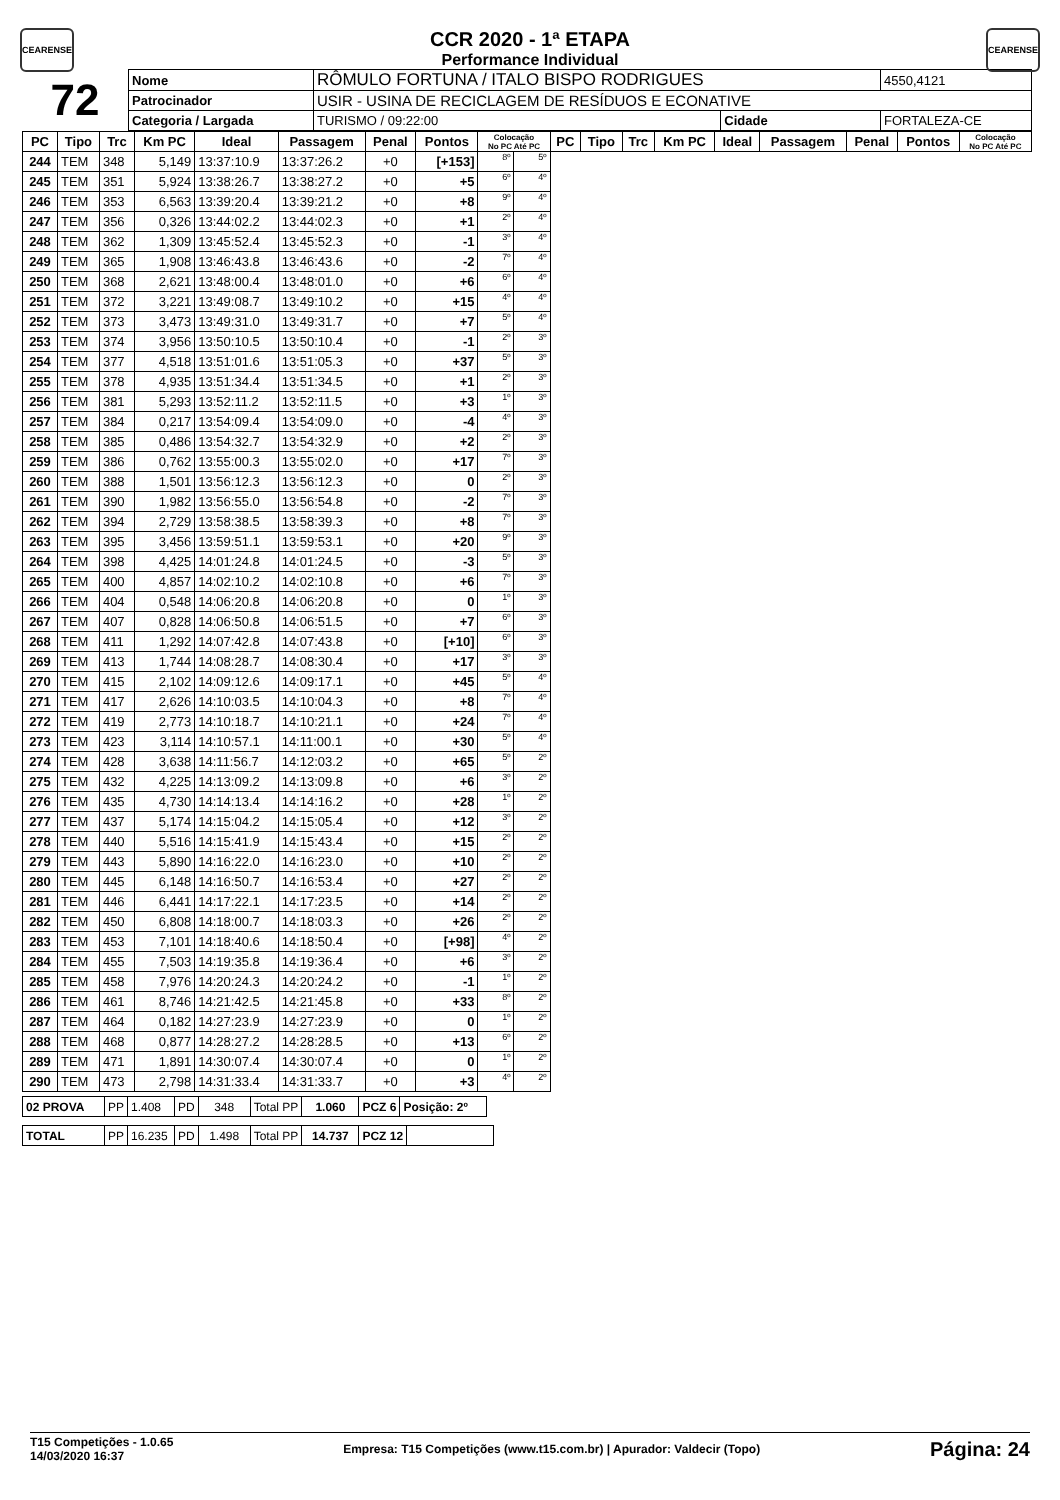CEARENSE CEARENSE
CCR 2020 - 1ª ETAPA
Performance Individual
| 72 | Nome | RÔMULO FORTUNA / ITALO BISPO RODRIGUES | | | | 4550,4121 |
| | Patrocinador | USIR - USINA DE RECICLAGEM DE RESÍDUOS E ECONATIVE | | | | |
| | Categoria / Largada | | TURISMO / 09:22:00 | Cidade | FORTALEZA-CE | |
| PC | Tipo | Trc | Km PC | Ideal | Passagem | Penal | Pontos | Colocação No PC Até PC | | PC | Tipo | Trc | Km PC | Ideal | Passagem | Penal | Pontos | Colocação No PC Até PC |
| --- | --- | --- | --- | --- | --- | --- | --- | --- | --- | --- | --- | --- | --- | --- | --- | --- | --- | --- |
| 244 | TEM | 348 | 5,149 | 13:37:10.9 | 13:37:26.2 | +0 | [+153] | 8º | 5º | | | | | | | | | |
| 245 | TEM | 351 | 5,924 | 13:38:26.7 | 13:38:27.2 | +0 | +5 | 6º | 4º | | | | | | | | | |
| 246 | TEM | 353 | 6,563 | 13:39:20.4 | 13:39:21.2 | +0 | +8 | 9º | 4º | | | | | | | | | |
| 247 | TEM | 356 | 0,326 | 13:44:02.2 | 13:44:02.3 | +0 | +1 | 2º | 4º | | | | | | | | | |
| 248 | TEM | 362 | 1,309 | 13:45:52.4 | 13:45:52.3 | +0 | -1 | 3º | 4º | | | | | | | | | |
| 249 | TEM | 365 | 1,908 | 13:46:43.8 | 13:46:43.6 | +0 | -2 | 7º | 4º | | | | | | | | | |
| 250 | TEM | 368 | 2,621 | 13:48:00.4 | 13:48:01.0 | +0 | +6 | 6º | 4º | | | | | | | | | |
| 251 | TEM | 372 | 3,221 | 13:49:08.7 | 13:49:10.2 | +0 | +15 | 4º | 4º | | | | | | | | | |
| 252 | TEM | 373 | 3,473 | 13:49:31.0 | 13:49:31.7 | +0 | +7 | 5º | 4º | | | | | | | | | |
| 253 | TEM | 374 | 3,956 | 13:50:10.5 | 13:50:10.4 | +0 | -1 | 2º | 3º | | | | | | | | | |
| 254 | TEM | 377 | 4,518 | 13:51:01.6 | 13:51:05.3 | +0 | +37 | 5º | 3º | | | | | | | | | |
| 255 | TEM | 378 | 4,935 | 13:51:34.4 | 13:51:34.5 | +0 | +1 | 2º | 3º | | | | | | | | | |
| 256 | TEM | 381 | 5,293 | 13:52:11.2 | 13:52:11.5 | +0 | +3 | 1º | 3º | | | | | | | | | |
| 257 | TEM | 384 | 0,217 | 13:54:09.4 | 13:54:09.0 | +0 | -4 | 4º | 3º | | | | | | | | | |
| 258 | TEM | 385 | 0,486 | 13:54:32.7 | 13:54:32.9 | +0 | +2 | 2º | 3º | | | | | | | | | |
| 259 | TEM | 386 | 0,762 | 13:55:00.3 | 13:55:02.0 | +0 | +17 | 7º | 3º | | | | | | | | | |
| 260 | TEM | 388 | 1,501 | 13:56:12.3 | 13:56:12.3 | +0 | 0 | 2º | 3º | | | | | | | | | |
| 261 | TEM | 390 | 1,982 | 13:56:55.0 | 13:56:54.8 | +0 | -2 | 7º | 3º | | | | | | | | | |
| 262 | TEM | 394 | 2,729 | 13:58:38.5 | 13:58:39.3 | +0 | +8 | 7º | 3º | | | | | | | | | |
| 263 | TEM | 395 | 3,456 | 13:59:51.1 | 13:59:53.1 | +0 | +20 | 9º | 3º | | | | | | | | | |
| 264 | TEM | 398 | 4,425 | 14:01:24.8 | 14:01:24.5 | +0 | -3 | 5º | 3º | | | | | | | | | |
| 265 | TEM | 400 | 4,857 | 14:02:10.2 | 14:02:10.8 | +0 | +6 | 7º | 3º | | | | | | | | | |
| 266 | TEM | 404 | 0,548 | 14:06:20.8 | 14:06:20.8 | +0 | 0 | 1º | 3º | | | | | | | | | |
| 267 | TEM | 407 | 0,828 | 14:06:50.8 | 14:06:51.5 | +0 | +7 | 6º | 3º | | | | | | | | | |
| 268 | TEM | 411 | 1,292 | 14:07:42.8 | 14:07:43.8 | +0 | [+10] | 6º | 3º | | | | | | | | | |
| 269 | TEM | 413 | 1,744 | 14:08:28.7 | 14:08:30.4 | +0 | +17 | 3º | 3º | | | | | | | | | |
| 270 | TEM | 415 | 2,102 | 14:09:12.6 | 14:09:17.1 | +0 | +45 | 5º | 4º | | | | | | | | | |
| 271 | TEM | 417 | 2,626 | 14:10:03.5 | 14:10:04.3 | +0 | +8 | 7º | 4º | | | | | | | | | |
| 272 | TEM | 419 | 2,773 | 14:10:18.7 | 14:10:21.1 | +0 | +24 | 7º | 4º | | | | | | | | | |
| 273 | TEM | 423 | 3,114 | 14:10:57.1 | 14:11:00.1 | +0 | +30 | 5º | 4º | | | | | | | | | |
| 274 | TEM | 428 | 3,638 | 14:11:56.7 | 14:12:03.2 | +0 | +65 | 5º | 2º | | | | | | | | | |
| 275 | TEM | 432 | 4,225 | 14:13:09.2 | 14:13:09.8 | +0 | +6 | 3º | 2º | | | | | | | | | |
| 276 | TEM | 435 | 4,730 | 14:14:13.4 | 14:14:16.2 | +0 | +28 | 1º | 2º | | | | | | | | | |
| 277 | TEM | 437 | 5,174 | 14:15:04.2 | 14:15:05.4 | +0 | +12 | 3º | 2º | | | | | | | | | |
| 278 | TEM | 440 | 5,516 | 14:15:41.9 | 14:15:43.4 | +0 | +15 | 2º | 2º | | | | | | | | | |
| 279 | TEM | 443 | 5,890 | 14:16:22.0 | 14:16:23.0 | +0 | +10 | 2º | 2º | | | | | | | | | |
| 280 | TEM | 445 | 6,148 | 14:16:50.7 | 14:16:53.4 | +0 | +27 | 2º | 2º | | | | | | | | | |
| 281 | TEM | 446 | 6,441 | 14:17:22.1 | 14:17:23.5 | +0 | +14 | 2º | 2º | | | | | | | | | |
| 282 | TEM | 450 | 6,808 | 14:18:00.7 | 14:18:03.3 | +0 | +26 | 2º | 2º | | | | | | | | | |
| 283 | TEM | 453 | 7,101 | 14:18:40.6 | 14:18:50.4 | +0 | [+98] | 4º | 2º | | | | | | | | | |
| 284 | TEM | 455 | 7,503 | 14:19:35.8 | 14:19:36.4 | +0 | +6 | 3º | 2º | | | | | | | | | |
| 285 | TEM | 458 | 7,976 | 14:20:24.3 | 14:20:24.2 | +0 | -1 | 1º | 2º | | | | | | | | | |
| 286 | TEM | 461 | 8,746 | 14:21:42.5 | 14:21:45.8 | +0 | +33 | 8º | 2º | | | | | | | | | |
| 287 | TEM | 464 | 0,182 | 14:27:23.9 | 14:27:23.9 | +0 | 0 | 1º | 2º | | | | | | | | | |
| 288 | TEM | 468 | 0,877 | 14:28:27.2 | 14:28:28.5 | +0 | +13 | 6º | 2º | | | | | | | | | |
| 289 | TEM | 471 | 1,891 | 14:30:07.4 | 14:30:07.4 | +0 | 0 | 1º | 2º | | | | | | | | | |
| 290 | TEM | 473 | 2,798 | 14:31:33.4 | 14:31:33.7 | +0 | +3 | 4º | 2º | | | | | | | | | |
| 02 PROVA | PP | 1.408 | PD | 348 | Total PP | 1.060 | PCZ 6 | Posição: 2º |
| TOTAL | PP | 16.235 | PD | 1.498 | Total PP | 14.737 | PCZ 12 | |
T15 Competições - 1.0.65
14/03/2020 16:37
Empresa: T15 Competições (www.t15.com.br) | Apurador: Valdecir (Topo)
Página: 24